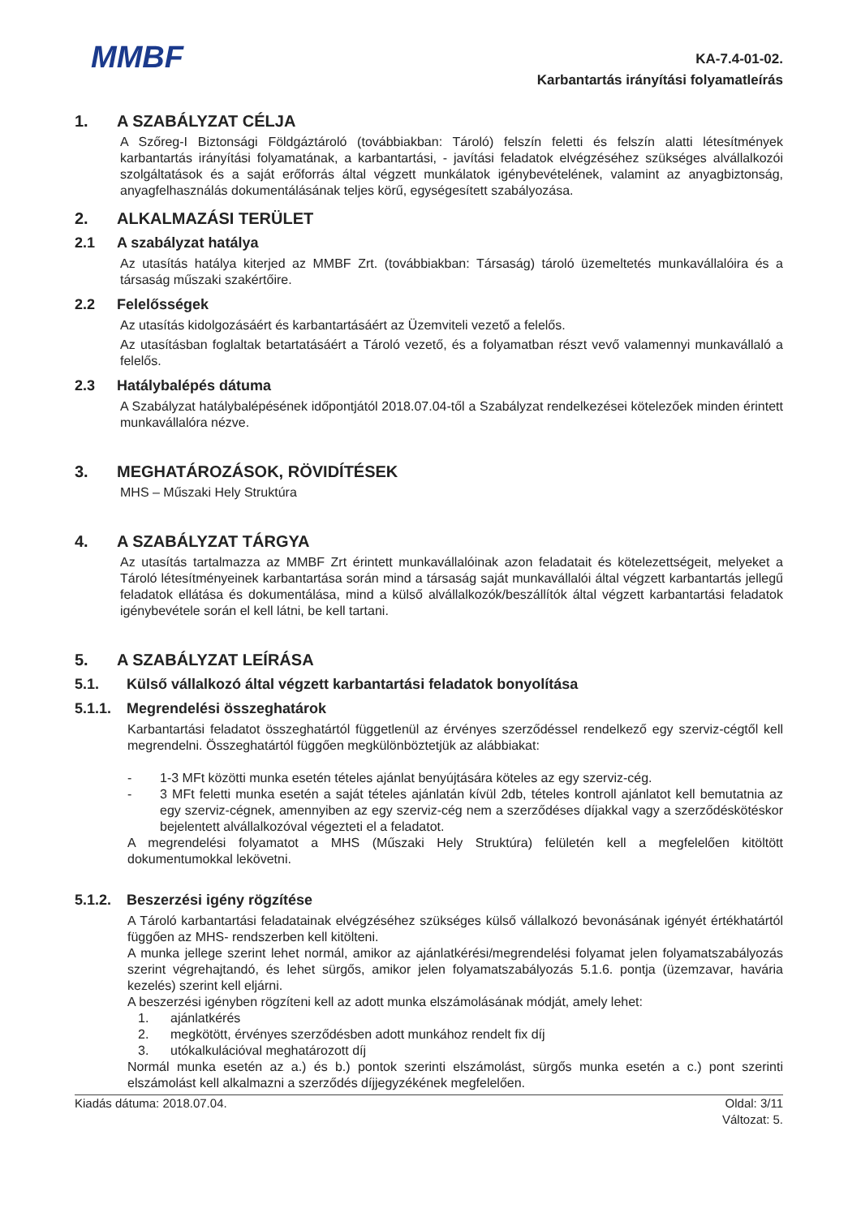MMBF
KA-7.4-01-02.
Karbantartás irányítási folyamatleírás
1. A SZABÁLYZAT CÉLJA
A Szőreg-I Biztonsági Földgáztároló (továbbiakban: Tároló) felszín feletti és felszín alatti létesítmények karbantartás irányítási folyamatának, a karbantartási, - javítási feladatok elvégzéséhez szükséges alvállalkozói szolgáltatások és a saját erőforrás által végzett munkálatok igénybevételének, valamint az anyagbiztonság, anyagfelhasználás dokumentálásának teljes körű, egységesített szabályozása.
2. ALKALMAZÁSI TERÜLET
2.1 A szabályzat hatálya
Az utasítás hatálya kiterjed az MMBF Zrt. (továbbiakban: Társaság) tároló üzemeltetés munkavállalóira és a társaság műszaki szakértőire.
2.2 Felelősségek
Az utasítás kidolgozásáért és karbantartásáért az Üzemviteli vezető a felelős.
Az utasításban foglaltak betartatásáért a Tároló vezető, és a folyamatban részt vevő valamennyi munkavállaló a felelős.
2.3 Hatálybalépés dátuma
A Szabályzat hatálybalépésének időpontjától 2018.07.04-től a Szabályzat rendelkezései kötelezőek minden érintett munkavállalóra nézve.
3. MEGHATÁROZÁSOK, RÖVIDÍTÉSEK
MHS – Műszaki Hely Struktúra
4. A SZABÁLYZAT TÁRGYA
Az utasítás tartalmazza az MMBF Zrt érintett munkavállalóinak azon feladatait és kötelezettségeit, melyeket a Tároló létesítményeinek karbantartása során mind a társaság saját munkavállalói által végzett karbantartás jellegű feladatok ellátása és dokumentálása, mind a külső alvállalkozók/beszállítók által végzett karbantartási feladatok igénybevétele során el kell látni, be kell tartani.
5. A SZABÁLYZAT LEÍRÁSA
5.1. Külső vállalkozó által végzett karbantartási feladatok bonyolítása
5.1.1. Megrendelési összeghatárok
Karbantartási feladatot összeghatártól függetlenül az érvényes szerződéssel rendelkező egy szerviz-cégtől kell megrendelni. Összeghatártól függően megkülönböztetjük az alábbiakat:
- 1-3 MFt közötti munka esetén tételes ajánlat benyújtására köteles az egy szerviz-cég.
- 3 MFt feletti munka esetén a saját tételes ajánlatán kívül 2db, tételes kontroll ajánlatot kell bemutatnia az egy szerviz-cégnek, amennyiben az egy szerviz-cég nem a szerződéses díjakkal vagy a szerződéskötéskor bejelentett alvállalkozóval végezteti el a feladatot.
A megrendelési folyamatot a MHS (Műszaki Hely Struktúra) felületén kell a megfelelően kitöltött dokumentumokkal lekövetni.
5.1.2. Beszerzési igény rögzítése
A Tároló karbantartási feladatainak elvégzéséhez szükséges külső vállalkozó bevonásának igényét értékhatártól függően az MHS- rendszerben kell kitölteni.
A munka jellege szerint lehet normál, amikor az ajánlatkérési/megrendelési folyamat jelen folyamatszabályozás szerint végrehajtandó, és lehet sürgős, amikor jelen folyamatszabályozás 5.1.6. pontja (üzemzavar, havária kezelés) szerint kell eljárni.
A beszerzési igényben rögzíteni kell az adott munka elszámolásának módját, amely lehet:
1. ajánlatkérés
2. megkötött, érvényes szerződésben adott munkához rendelt fix díj
3. utókalkulációval meghatározott díj
Normál munka esetén az a.) és b.) pontok szerinti elszámolást, sürgős munka esetén a c.) pont szerinti elszámolást kell alkalmazni a szerződés díjjegyzékének megfelelően.
Kiadás dátuma: 2018.07.04. Oldal: 3/11
Változat: 5.